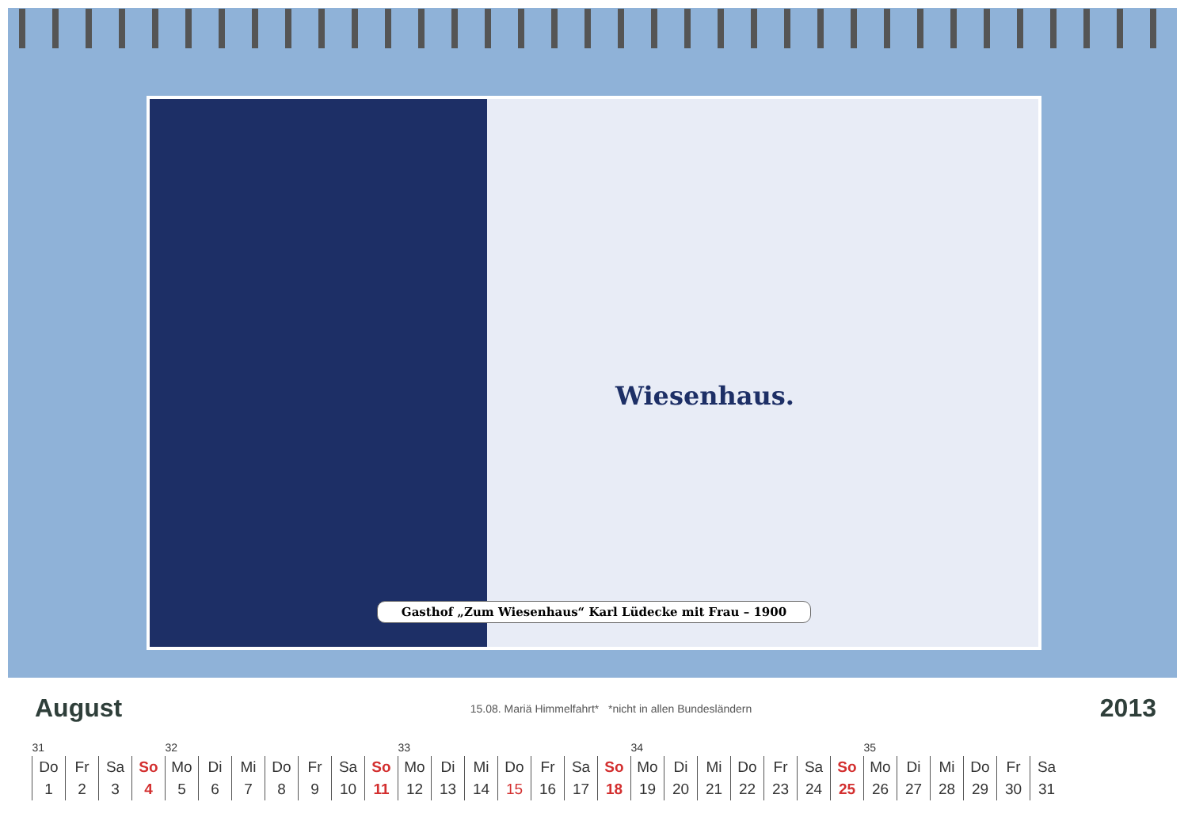Wiesenhaus.
Gasthof „Zum Wiesenhaus“ Karl Lüdecke mit Frau – 1900
August 15.08. Mariä Himmelfahrt* *nicht in allen Bundesländern 2013
| 31 | | | | 32 | | | | | | | 33 | | | | | | | 34 | | | | | | | 35 | | | | | |
| Do | Fr | Sa | So | Mo | Di | Mi | Do | Fr | Sa | So | Mo | Di | Mi | Do | Fr | Sa | So | Mo | Di | Mi | Do | Fr | Sa | So | Mo | Di | Mi | Do | Fr | Sa |
| 1 | 2 | 3 | 4 | 5 | 6 | 7 | 8 | 9 | 10 | 11 | 12 | 13 | 14 | 15 | 16 | 17 | 18 | 19 | 20 | 21 | 22 | 23 | 24 | 25 | 26 | 27 | 28 | 29 | 30 | 31 |